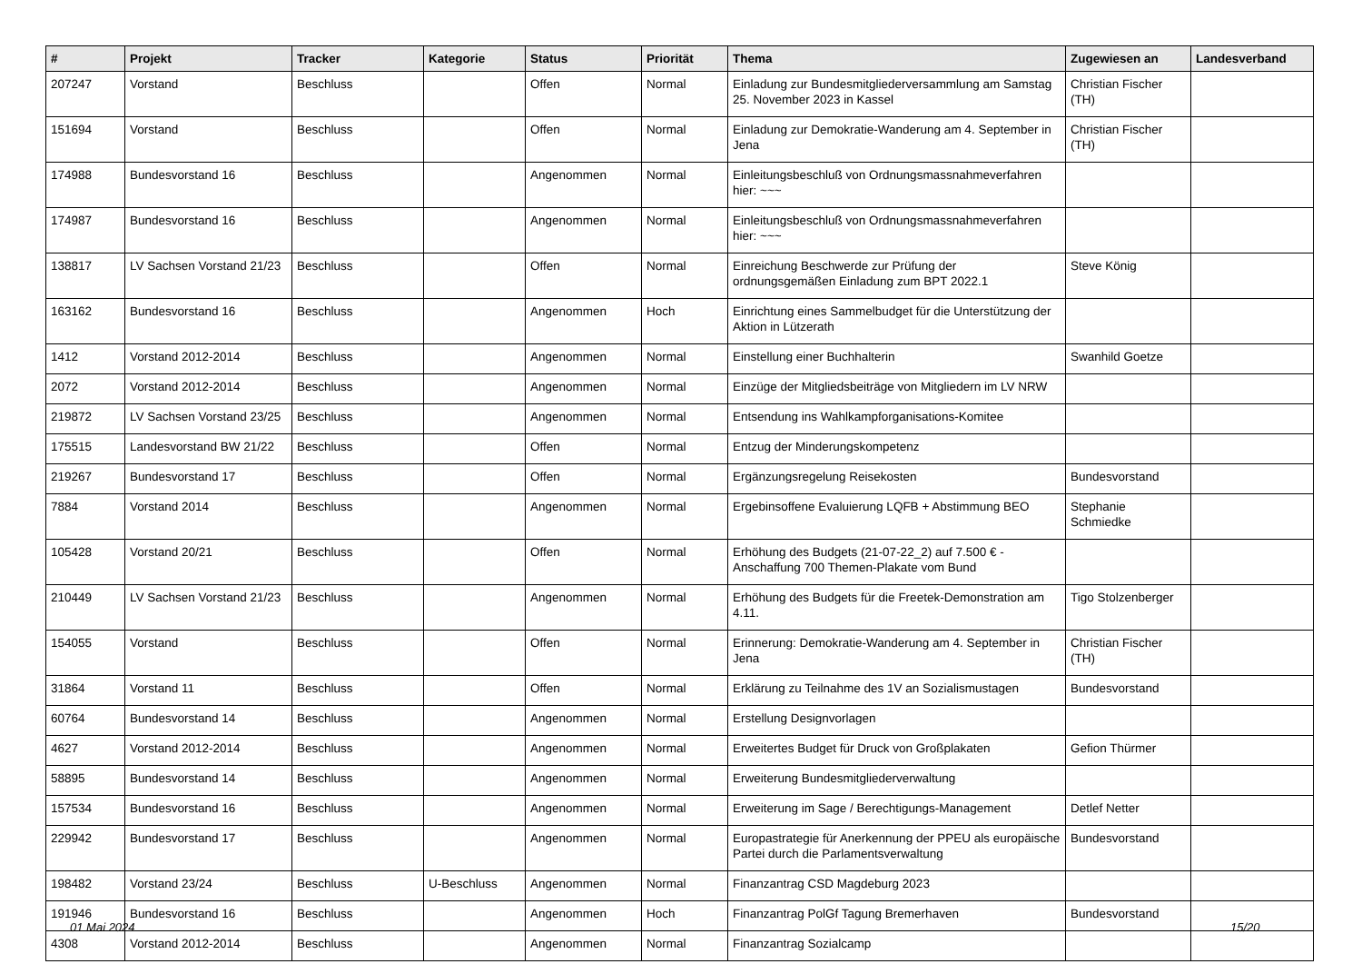| # | Projekt | Tracker | Kategorie | Status | Priorität | Thema | Zugewiesen an | Landesverband |
| --- | --- | --- | --- | --- | --- | --- | --- | --- |
| 207247 | Vorstand | Beschluss | | Offen | Normal | Einladung zur Bundesmitgliederversammlung am Samstag 25. November 2023 in Kassel | Christian Fischer (TH) | |
| 151694 | Vorstand | Beschluss | | Offen | Normal | Einladung zur Demokratie-Wanderung am 4. September in Jena | Christian Fischer (TH) | |
| 174988 | Bundesvorstand 16 | Beschluss | | Angenommen | Normal | Einleitungsbeschluß von Ordnungsmassnahmeverfahren hier: ~~~ | | |
| 174987 | Bundesvorstand 16 | Beschluss | | Angenommen | Normal | Einleitungsbeschluß von Ordnungsmassnahmeverfahren hier: ~~~ | | |
| 138817 | LV Sachsen Vorstand 21/23 | Beschluss | | Offen | Normal | Einreichung Beschwerde zur Prüfung der ordnungsgemäßen Einladung zum BPT 2022.1 | Steve König | |
| 163162 | Bundesvorstand 16 | Beschluss | | Angenommen | Hoch | Einrichtung eines Sammelbudget für die Unterstützung der Aktion in Lützerath | | |
| 1412 | Vorstand 2012-2014 | Beschluss | | Angenommen | Normal | Einstellung einer Buchhalterin | Swanhild Goetze | |
| 2072 | Vorstand 2012-2014 | Beschluss | | Angenommen | Normal | Einzüge der Mitgliedsbeiträge von Mitgliedern im LV NRW | | |
| 219872 | LV Sachsen Vorstand 23/25 | Beschluss | | Angenommen | Normal | Entsendung ins Wahlkampforganisations-Komitee | | |
| 175515 | Landesvorstand BW 21/22 | Beschluss | | Offen | Normal | Entzug der Minderungskompetenz | | |
| 219267 | Bundesvorstand 17 | Beschluss | | Offen | Normal | Ergänzungsregelung Reisekosten | Bundesvorstand | |
| 7884 | Vorstand 2014 | Beschluss | | Angenommen | Normal | Ergebinsoffene Evaluierung LQFB + Abstimmung BEO | Stephanie Schmiedke | |
| 105428 | Vorstand 20/21 | Beschluss | | Offen | Normal | Erhöhung des Budgets (21-07-22_2) auf 7.500 € - Anschaffung 700 Themen-Plakate vom Bund | | |
| 210449 | LV Sachsen Vorstand 21/23 | Beschluss | | Angenommen | Normal | Erhöhung des Budgets für die Freetek-Demonstration am 4.11. | Tigo Stolzenberger | |
| 154055 | Vorstand | Beschluss | | Offen | Normal | Erinnerung: Demokratie-Wanderung am 4. September in Jena | Christian Fischer (TH) | |
| 31864 | Vorstand 11 | Beschluss | | Offen | Normal | Erklärung zu Teilnahme des 1V an Sozialismustagen | Bundesvorstand | |
| 60764 | Bundesvorstand 14 | Beschluss | | Angenommen | Normal | Erstellung Designvorlagen | | |
| 4627 | Vorstand 2012-2014 | Beschluss | | Angenommen | Normal | Erweitertes Budget für Druck von Großplakaten | Gefion Thürmer | |
| 58895 | Bundesvorstand 14 | Beschluss | | Angenommen | Normal | Erweiterung Bundesmitgliederverwaltung | | |
| 157534 | Bundesvorstand 16 | Beschluss | | Angenommen | Normal | Erweiterung im Sage / Berechtigungs-Management | Detlef Netter | |
| 229942 | Bundesvorstand 17 | Beschluss | | Angenommen | Normal | Europastrategie für Anerkennung der PPEU als europäische Partei durch die Parlamentsverwaltung | Bundesvorstand | |
| 198482 | Vorstand 23/24 | Beschluss | U-Beschluss | Angenommen | Normal | Finanzantrag CSD Magdeburg 2023 | | |
| 191946 | Bundesvorstand 16 | Beschluss | | Angenommen | Hoch | Finanzantrag PolGf Tagung Bremerhaven | Bundesvorstand | |
| 4308 | Vorstand 2012-2014 | Beschluss | | Angenommen | Normal | Finanzantrag Sozialcamp | | |
01 Mai 2024 15/20